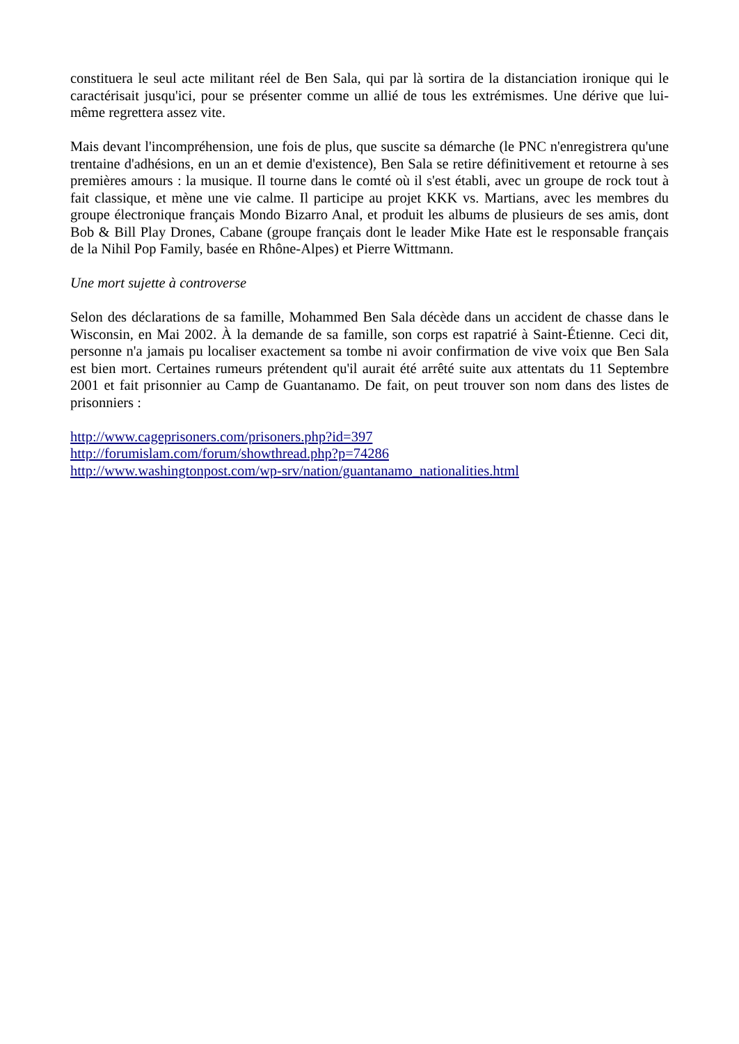constituera le seul acte militant réel de Ben Sala, qui par là sortira de la distanciation ironique qui le caractérisait jusqu'ici, pour se présenter comme un allié de tous les extrémismes. Une dérive que lui-même regrettera assez vite.
Mais devant l'incompréhension, une fois de plus, que suscite sa démarche (le PNC n'enregistrera qu'une trentaine d'adhésions, en un an et demie d'existence), Ben Sala se retire définitivement et retourne à ses premières amours : la musique. Il tourne dans le comté où il s'est établi, avec un groupe de rock tout à fait classique, et mène une vie calme. Il participe au projet KKK vs. Martians, avec les membres du groupe électronique français Mondo Bizarro Anal, et produit les albums de plusieurs de ses amis, dont Bob & Bill Play Drones, Cabane (groupe français dont le leader Mike Hate est le responsable français de la Nihil Pop Family, basée en Rhône-Alpes) et Pierre Wittmann.
Une mort sujette à controverse
Selon des déclarations de sa famille, Mohammed Ben Sala décède dans un accident de chasse dans le Wisconsin, en Mai 2002. À la demande de sa famille, son corps est rapatrié à Saint-Étienne. Ceci dit, personne n'a jamais pu localiser exactement sa tombe ni avoir confirmation de vive voix que Ben Sala est bien mort. Certaines rumeurs prétendent qu'il aurait été arrêté suite aux attentats du 11 Septembre 2001 et fait prisonnier au Camp de Guantanamo. De fait, on peut trouver son nom dans des listes de prisonniers :
http://www.cageprisoners.com/prisoners.php?id=397
http://forumislam.com/forum/showthread.php?p=74286
http://www.washingtonpost.com/wp-srv/nation/guantanamo_nationalities.html